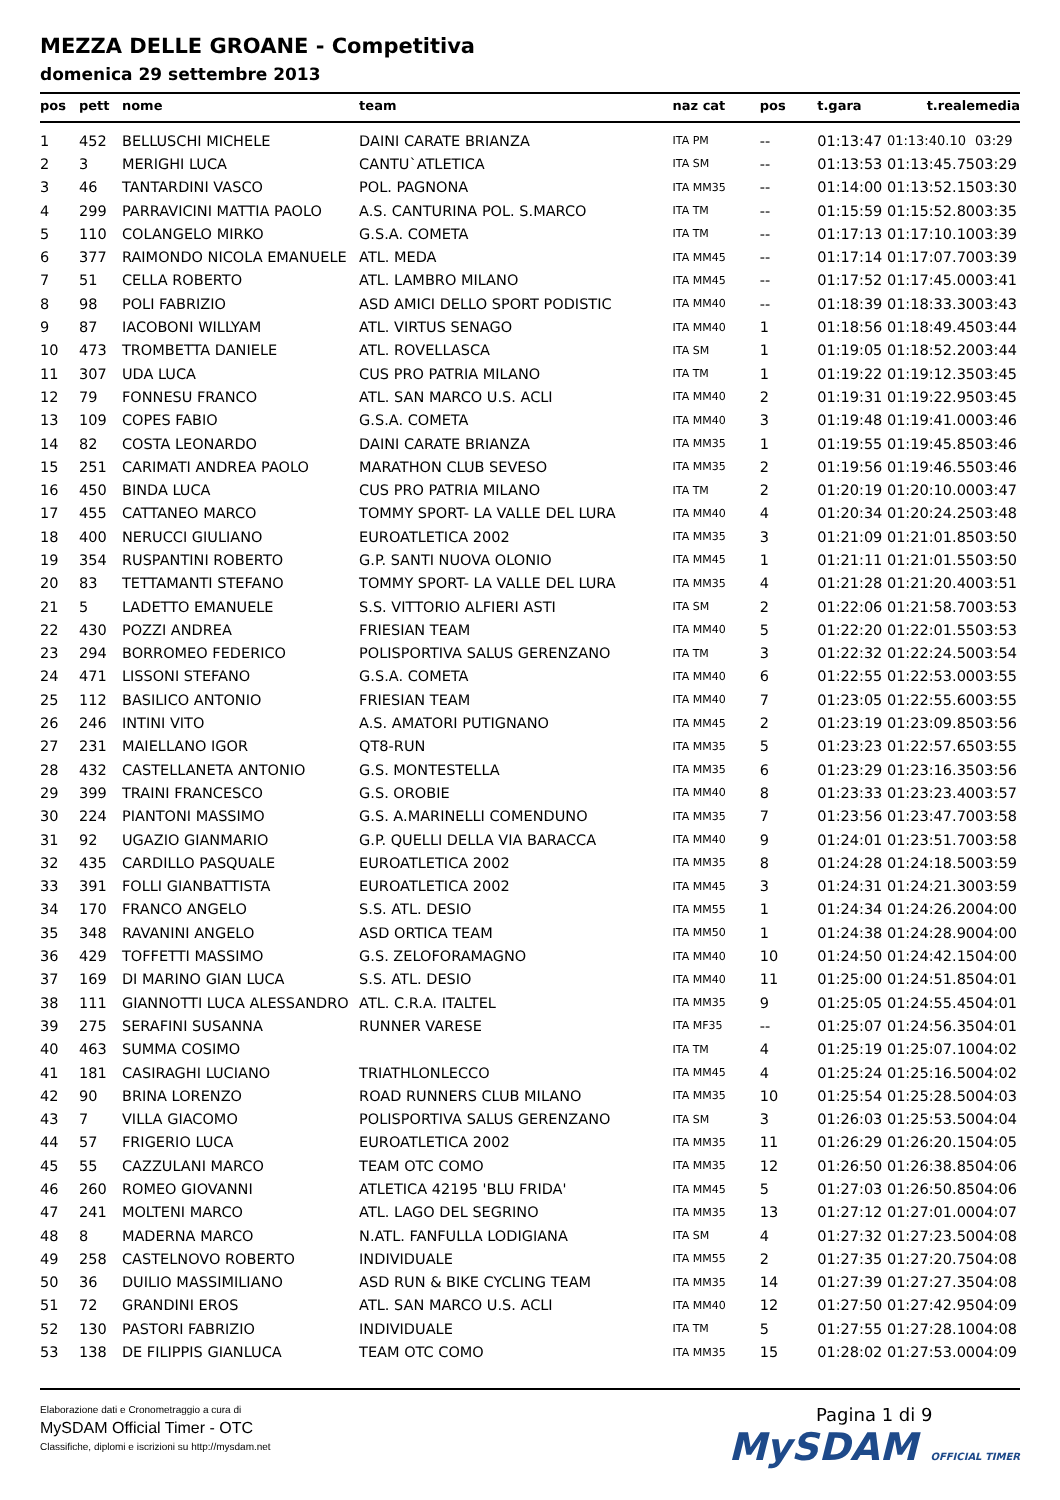MEZZA DELLE GROANE - Competitiva
domenica 29 settembre 2013
| pos | pett | nome | team | naz cat | pos | t.gara | t.reale | media |
| --- | --- | --- | --- | --- | --- | --- | --- | --- |
| 1 | 452 | BELLUSCHI MICHELE | DAINI CARATE BRIANZA | ITA PM | -- | 01:13:47 | 01:13:40.10 | 03:29 |
| 2 | 3 | MERIGHI LUCA | CANTU`ATLETICA | ITA SM | -- | 01:13:53 | 01:13:45.75 | 03:29 |
| 3 | 46 | TANTARDINI VASCO | POL. PAGNONA | ITA MM35 | -- | 01:14:00 | 01:13:52.15 | 03:30 |
| 4 | 299 | PARRAVICINI MATTIA PAOLO | A.S. CANTURINA POL. S.MARCO | ITA TM | -- | 01:15:59 | 01:15:52.80 | 03:35 |
| 5 | 110 | COLANGELO MIRKO | G.S.A. COMETA | ITA TM | -- | 01:17:13 | 01:17:10.10 | 03:39 |
| 6 | 377 | RAIMONDO NICOLA EMANUELE | ATL. MEDA | ITA MM45 | -- | 01:17:14 | 01:17:07.70 | 03:39 |
| 7 | 51 | CELLA ROBERTO | ATL. LAMBRO MILANO | ITA MM45 | -- | 01:17:52 | 01:17:45.00 | 03:41 |
| 8 | 98 | POLI FABRIZIO | ASD AMICI DELLO SPORT PODISTIC | ITA MM40 | -- | 01:18:39 | 01:18:33.30 | 03:43 |
| 9 | 87 | IACOBONI WILLYAM | ATL. VIRTUS SENAGO | ITA MM40 | 1 | 01:18:56 | 01:18:49.45 | 03:44 |
| 10 | 473 | TROMBETTA DANIELE | ATL. ROVELLASCA | ITA SM | 1 | 01:19:05 | 01:18:52.20 | 03:44 |
| 11 | 307 | UDA LUCA | CUS PRO PATRIA MILANO | ITA TM | 1 | 01:19:22 | 01:19:12.35 | 03:45 |
| 12 | 79 | FONNESU FRANCO | ATL. SAN MARCO U.S. ACLI | ITA MM40 | 2 | 01:19:31 | 01:19:22.95 | 03:45 |
| 13 | 109 | COPES FABIO | G.S.A. COMETA | ITA MM40 | 3 | 01:19:48 | 01:19:41.00 | 03:46 |
| 14 | 82 | COSTA LEONARDO | DAINI CARATE BRIANZA | ITA MM35 | 1 | 01:19:55 | 01:19:45.85 | 03:46 |
| 15 | 251 | CARIMATI ANDREA PAOLO | MARATHON CLUB SEVESO | ITA MM35 | 2 | 01:19:56 | 01:19:46.55 | 03:46 |
| 16 | 450 | BINDA LUCA | CUS PRO PATRIA MILANO | ITA TM | 2 | 01:20:19 | 01:20:10.00 | 03:47 |
| 17 | 455 | CATTANEO MARCO | TOMMY SPORT- LA VALLE DEL LURA | ITA MM40 | 4 | 01:20:34 | 01:20:24.25 | 03:48 |
| 18 | 400 | NERUCCI GIULIANO | EUROATLETICA 2002 | ITA MM35 | 3 | 01:21:09 | 01:21:01.85 | 03:50 |
| 19 | 354 | RUSPANTINI ROBERTO | G.P. SANTI NUOVA OLONIO | ITA MM45 | 1 | 01:21:11 | 01:21:01.55 | 03:50 |
| 20 | 83 | TETTAMANTI STEFANO | TOMMY SPORT- LA VALLE DEL LURA | ITA MM35 | 4 | 01:21:28 | 01:21:20.40 | 03:51 |
| 21 | 5 | LADETTO EMANUELE | S.S. VITTORIO ALFIERI ASTI | ITA SM | 2 | 01:22:06 | 01:21:58.70 | 03:53 |
| 22 | 430 | POZZI ANDREA | FRIESIAN TEAM | ITA MM40 | 5 | 01:22:20 | 01:22:01.55 | 03:53 |
| 23 | 294 | BORROMEO FEDERICO | POLISPORTIVA SALUS GERENZANO | ITA TM | 3 | 01:22:32 | 01:22:24.50 | 03:54 |
| 24 | 471 | LISSONI STEFANO | G.S.A. COMETA | ITA MM40 | 6 | 01:22:55 | 01:22:53.00 | 03:55 |
| 25 | 112 | BASILICO ANTONIO | FRIESIAN TEAM | ITA MM40 | 7 | 01:23:05 | 01:22:55.60 | 03:55 |
| 26 | 246 | INTINI VITO | A.S. AMATORI PUTIGNANO | ITA MM45 | 2 | 01:23:19 | 01:23:09.85 | 03:56 |
| 27 | 231 | MAIELLANO IGOR | QT8-RUN | ITA MM35 | 5 | 01:23:23 | 01:22:57.65 | 03:55 |
| 28 | 432 | CASTELLANETA ANTONIO | G.S. MONTESTELLA | ITA MM35 | 6 | 01:23:29 | 01:23:16.35 | 03:56 |
| 29 | 399 | TRAINI FRANCESCO | G.S. OROBIE | ITA MM40 | 8 | 01:23:33 | 01:23:23.40 | 03:57 |
| 30 | 224 | PIANTONI MASSIMO | G.S. A.MARINELLI COMENDUNO | ITA MM35 | 7 | 01:23:56 | 01:23:47.70 | 03:58 |
| 31 | 92 | UGAZIO GIANMARIO | G.P. QUELLI DELLA VIA BARACCA | ITA MM40 | 9 | 01:24:01 | 01:23:51.70 | 03:58 |
| 32 | 435 | CARDILLO PASQUALE | EUROATLETICA 2002 | ITA MM35 | 8 | 01:24:28 | 01:24:18.50 | 03:59 |
| 33 | 391 | FOLLI GIANBATTISTA | EUROATLETICA 2002 | ITA MM45 | 3 | 01:24:31 | 01:24:21.30 | 03:59 |
| 34 | 170 | FRANCO ANGELO | S.S. ATL. DESIO | ITA MM55 | 1 | 01:24:34 | 01:24:26.20 | 04:00 |
| 35 | 348 | RAVANINI ANGELO | ASD ORTICA TEAM | ITA MM50 | 1 | 01:24:38 | 01:24:28.90 | 04:00 |
| 36 | 429 | TOFFETTI MASSIMO | G.S. ZELOFORAMAGNO | ITA MM40 | 10 | 01:24:50 | 01:24:42.15 | 04:00 |
| 37 | 169 | DI MARINO GIAN LUCA | S.S. ATL. DESIO | ITA MM40 | 11 | 01:25:00 | 01:24:51.85 | 04:01 |
| 38 | 111 | GIANNOTTI LUCA ALESSANDRO | ATL. C.R.A. ITALTEL | ITA MM35 | 9 | 01:25:05 | 01:24:55.45 | 04:01 |
| 39 | 275 | SERAFINI SUSANNA | RUNNER VARESE | ITA MF35 | -- | 01:25:07 | 01:24:56.35 | 04:01 |
| 40 | 463 | SUMMA COSIMO | | ITA TM | 4 | 01:25:19 | 01:25:07.10 | 04:02 |
| 41 | 181 | CASIRAGHI LUCIANO | TRIATHLONLECCO | ITA MM45 | 4 | 01:25:24 | 01:25:16.50 | 04:02 |
| 42 | 90 | BRINA LORENZO | ROAD RUNNERS CLUB MILANO | ITA MM35 | 10 | 01:25:54 | 01:25:28.50 | 04:03 |
| 43 | 7 | VILLA GIACOMO | POLISPORTIVA SALUS GERENZANO | ITA SM | 3 | 01:26:03 | 01:25:53.50 | 04:04 |
| 44 | 57 | FRIGERIO LUCA | EUROATLETICA 2002 | ITA MM35 | 11 | 01:26:29 | 01:26:20.15 | 04:05 |
| 45 | 55 | CAZZULANI MARCO | TEAM OTC COMO | ITA MM35 | 12 | 01:26:50 | 01:26:38.85 | 04:06 |
| 46 | 260 | ROMEO GIOVANNI | ATLETICA 42195 'BLU FRIDA' | ITA MM45 | 5 | 01:27:03 | 01:26:50.85 | 04:06 |
| 47 | 241 | MOLTENI MARCO | ATL. LAGO DEL SEGRINO | ITA MM35 | 13 | 01:27:12 | 01:27:01.00 | 04:07 |
| 48 | 8 | MADERNA MARCO | N.ATL. FANFULLA LODIGIANA | ITA SM | 4 | 01:27:32 | 01:27:23.50 | 04:08 |
| 49 | 258 | CASTELNOVO ROBERTO | INDIVIDUALE | ITA MM55 | 2 | 01:27:35 | 01:27:20.75 | 04:08 |
| 50 | 36 | DUILIO MASSIMILIANO | ASD RUN & BIKE CYCLING TEAM | ITA MM35 | 14 | 01:27:39 | 01:27:27.35 | 04:08 |
| 51 | 72 | GRANDINI EROS | ATL. SAN MARCO U.S. ACLI | ITA MM40 | 12 | 01:27:50 | 01:27:42.95 | 04:09 |
| 52 | 130 | PASTORI FABRIZIO | INDIVIDUALE | ITA TM | 5 | 01:27:55 | 01:27:28.10 | 04:08 |
| 53 | 138 | DE FILIPPIS GIANLUCA | TEAM OTC COMO | ITA MM35 | 15 | 01:28:02 | 01:27:53.00 | 04:09 |
Elaborazione dati e Cronometraggio a cura di
MySDAM Official Timer - OTC
Classifiche, diplomi e iscrizioni su http://mysdam.net
Pagina 1 di 9
MySDAM OFFICIAL TIMER